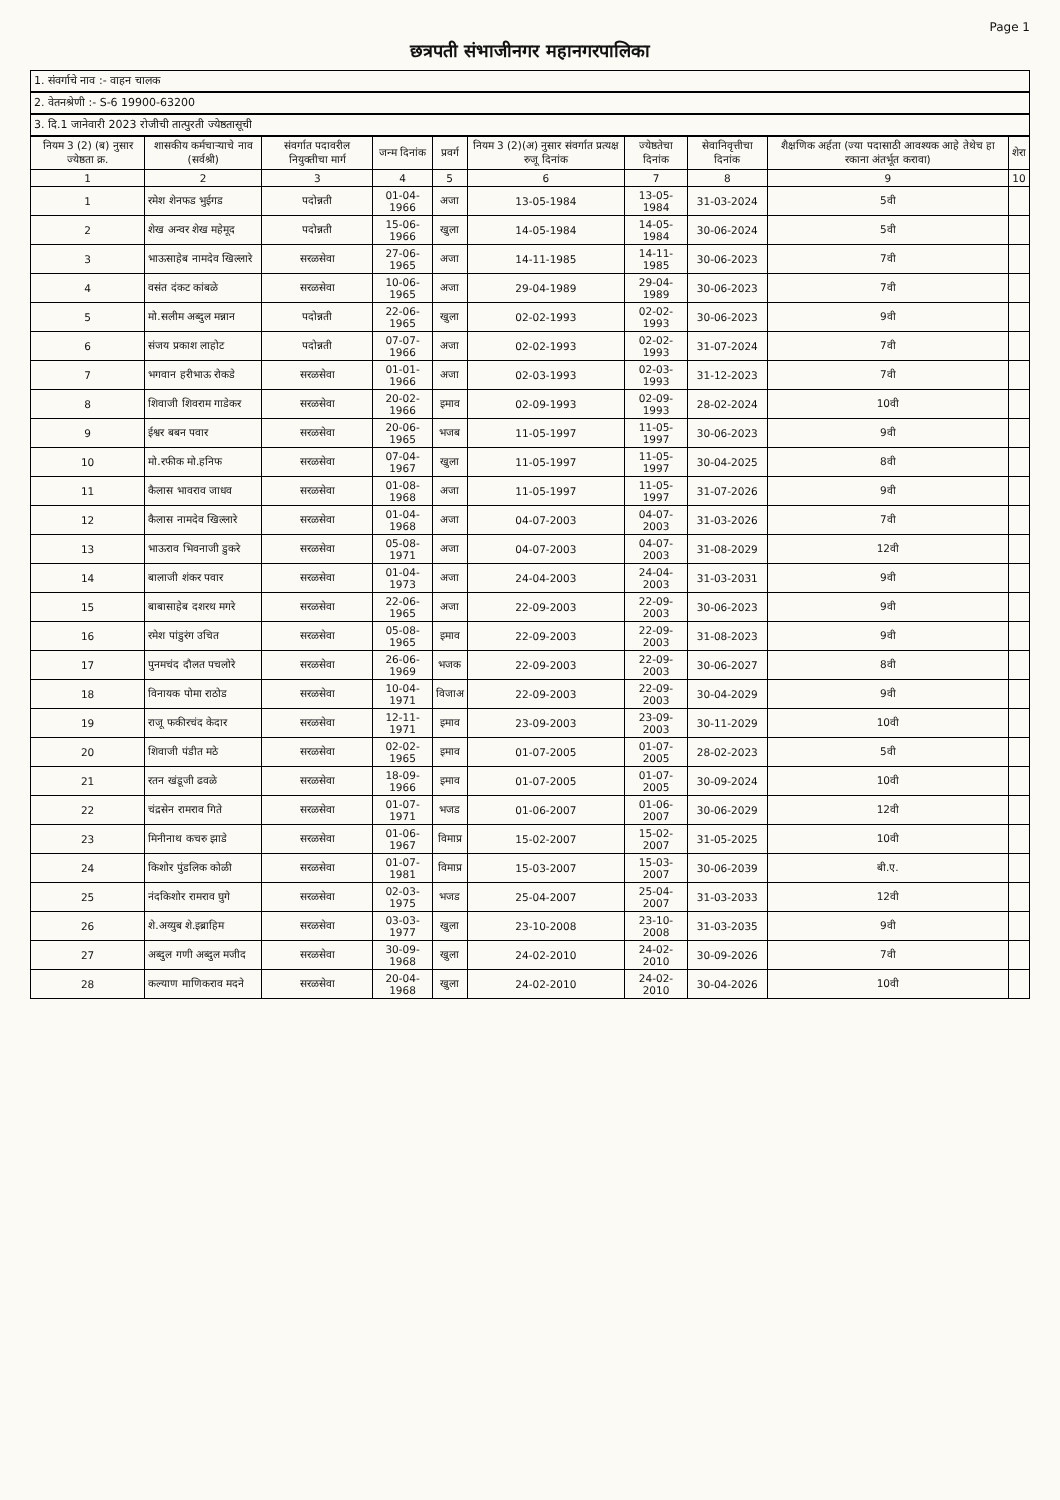Page 1
छत्रपती संभाजीनगर महानगरपालिका
1. संवर्गाचे नाव :- वाहन चालक
2. वेतनश्रेणी :- S-6 19900-63200
3. दि.1 जानेवारी 2023 रोजीची तात्पुरती ज्येष्ठतासूची
| नियम 3 (2) (ब) नुसार ज्येष्ठता क्र. | शासकीय कर्मचाऱ्याचे नाव (सर्वश्री) | संवर्गात पदावरील नियुक्तीचा मार्ग | जन्म दिनांक | प्रवर्ग | नियम 3 (2)(अ) नुसार संवर्गात प्रत्यक्ष रुजू दिनांक | ज्येष्ठतेचा दिनांक | सेवानिवृत्तीचा दिनांक | शैक्षणिक अर्हता (ज्या पदासाठी आवश्यक आहे तेथेच हा रकाना अंतर्भूत करावा) | शेरा |
| --- | --- | --- | --- | --- | --- | --- | --- | --- | --- |
| 1 | 2 | 3 | 4 | 5 | 6 | 7 | 8 | 9 | 10 |
| 1 | रमेश शेनफड भुईगड | पदोन्नती | 01-04-1966 | अजा | 13-05-1984 | 13-05-1984 | 31-03-2024 | 5वी | |
| 2 | शेख अन्वर शेख महेमूद | पदोन्नती | 15-06-1966 | खुला | 14-05-1984 | 14-05-1984 | 30-06-2024 | 5वी | |
| 3 | भाऊसाहेब नामदेव खिल्लारे | सरळसेवा | 27-06-1965 | अजा | 14-11-1985 | 14-11-1985 | 30-06-2023 | 7वी | |
| 4 | वसंत दंकट कांबळे | सरळसेवा | 10-06-1965 | अजा | 29-04-1989 | 29-04-1989 | 30-06-2023 | 7वी | |
| 5 | मो.सलीम अब्दुल मन्नान | पदोन्नती | 22-06-1965 | खुला | 02-02-1993 | 02-02-1993 | 30-06-2023 | 9वी | |
| 6 | संजय प्रकाश लाहोट | पदोन्नती | 07-07-1966 | अजा | 02-02-1993 | 02-02-1993 | 31-07-2024 | 7वी | |
| 7 | भगवान हरीभाऊ रोकडे | सरळसेवा | 01-01-1966 | अजा | 02-03-1993 | 02-03-1993 | 31-12-2023 | 7वी | |
| 8 | शिवाजी शिवराम गाडेकर | सरळसेवा | 20-02-1966 | इमाव | 02-09-1993 | 02-09-1993 | 28-02-2024 | 10वी | |
| 9 | ईश्वर बबन पवार | सरळसेवा | 20-06-1965 | भजब | 11-05-1997 | 11-05-1997 | 30-06-2023 | 9वी | |
| 10 | मो.रफीक मो.हनिफ | सरळसेवा | 07-04-1967 | खुला | 11-05-1997 | 11-05-1997 | 30-04-2025 | 8वी | |
| 11 | कैलास भावराव जाधव | सरळसेवा | 01-08-1968 | अजा | 11-05-1997 | 11-05-1997 | 31-07-2026 | 9वी | |
| 12 | कैलास नामदेव खिल्लारे | सरळसेवा | 01-04-1968 | अजा | 04-07-2003 | 04-07-2003 | 31-03-2026 | 7वी | |
| 13 | भाऊराव भिवनाजी डुकरे | सरळसेवा | 05-08-1971 | अजा | 04-07-2003 | 04-07-2003 | 31-08-2029 | 12वी | |
| 14 | बालाजी शंकर पवार | सरळसेवा | 01-04-1973 | अजा | 24-04-2003 | 24-04-2003 | 31-03-2031 | 9वी | |
| 15 | बाबासाहेब दशरथ मगरे | सरळसेवा | 22-06-1965 | अजा | 22-09-2003 | 22-09-2003 | 30-06-2023 | 9वी | |
| 16 | रमेश पांडुरंग उचित | सरळसेवा | 05-08-1965 | इमाव | 22-09-2003 | 22-09-2003 | 31-08-2023 | 9वी | |
| 17 | पुनमचंद दौलत पचलोरे | सरळसेवा | 26-06-1969 | भजक | 22-09-2003 | 22-09-2003 | 30-06-2027 | 8वी | |
| 18 | विनायक पोमा राठोड | सरळसेवा | 10-04-1971 | विजाअ | 22-09-2003 | 22-09-2003 | 30-04-2029 | 9वी | |
| 19 | राजू फकीरचंद केदार | सरळसेवा | 12-11-1971 | इमाव | 23-09-2003 | 23-09-2003 | 30-11-2029 | 10वी | |
| 20 | शिवाजी पंडीत मठे | सरळसेवा | 02-02-1965 | इमाव | 01-07-2005 | 01-07-2005 | 28-02-2023 | 5वी | |
| 21 | रतन खंडूजी ढवळे | सरळसेवा | 18-09-1966 | इमाव | 01-07-2005 | 01-07-2005 | 30-09-2024 | 10वी | |
| 22 | चंद्रसेन रामराव गिते | सरळसेवा | 01-07-1971 | भजड | 01-06-2007 | 01-06-2007 | 30-06-2029 | 12वी | |
| 23 | मिनीनाथ कचरु झाडे | सरळसेवा | 01-06-1967 | विमाप्र | 15-02-2007 | 15-02-2007 | 31-05-2025 | 10वी | |
| 24 | किशोर पुंडलिक कोळी | सरळसेवा | 01-07-1981 | विमाप्र | 15-03-2007 | 15-03-2007 | 30-06-2039 | बी.ए. | |
| 25 | नंदकिशोर रामराव घुगे | सरळसेवा | 02-03-1975 | भजड | 25-04-2007 | 25-04-2007 | 31-03-2033 | 12वी | |
| 26 | शे.अय्युब शे.इब्राहिम | सरळसेवा | 03-03-1977 | खुला | 23-10-2008 | 23-10-2008 | 31-03-2035 | 9वी | |
| 27 | अब्दुल गणी अब्दुल मजीद | सरळसेवा | 30-09-1968 | खुला | 24-02-2010 | 24-02-2010 | 30-09-2026 | 7वी | |
| 28 | कल्याण माणिकराव मदने | सरळसेवा | 20-04-1968 | खुला | 24-02-2010 | 24-02-2010 | 30-04-2026 | 10वी | |